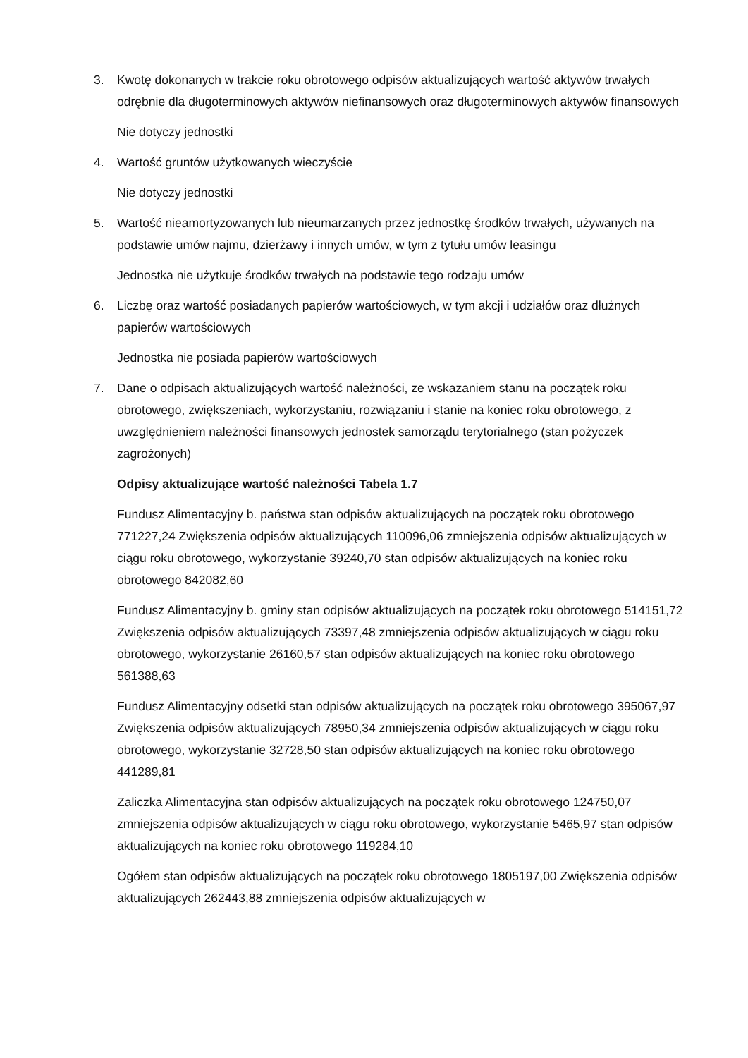3. Kwotę dokonanych w trakcie roku obrotowego odpisów aktualizujących wartość aktywów trwałych odrębnie dla długoterminowych aktywów niefinansowych oraz długoterminowych aktywów finansowych
Nie dotyczy jednostki
4. Wartość gruntów użytkowanych wieczyście
Nie dotyczy jednostki
5. Wartość nieamortyzowanych lub nieumarzanych przez jednostkę środków trwałych, używanych na podstawie umów najmu, dzierżawy i innych umów, w tym z tytułu umów leasingu
Jednostka nie użytkuje środków trwałych na podstawie tego rodzaju umów
6. Liczbę oraz wartość posiadanych papierów wartościowych, w tym akcji i udziałów oraz dłużnych papierów wartościowych
Jednostka nie posiada papierów wartościowych
7. Dane o odpisach aktualizujących wartość należności, ze wskazaniem stanu na początek roku obrotowego, zwiększeniach, wykorzystaniu, rozwiązaniu i stanie na koniec roku obrotowego, z uwzględnieniem należności finansowych jednostek samorządu terytorialnego (stan pożyczek zagrożonych)
Odpisy aktualizujące wartość należności Tabela 1.7
Fundusz Alimentacyjny b. państwa stan odpisów aktualizujących na początek roku obrotowego 771227,24 Zwiększenia odpisów aktualizujących 110096,06 zmniejszenia odpisów aktualizujących w ciągu roku obrotowego, wykorzystanie 39240,70 stan odpisów aktualizujących na koniec roku obrotowego 842082,60
Fundusz Alimentacyjny b. gminy stan odpisów aktualizujących na początek roku obrotowego 514151,72 Zwiększenia odpisów aktualizujących 73397,48 zmniejszenia odpisów aktualizujących w ciągu roku obrotowego, wykorzystanie 26160,57 stan odpisów aktualizujących na koniec roku obrotowego 561388,63
Fundusz Alimentacyjny odsetki stan odpisów aktualizujących na początek roku obrotowego 395067,97 Zwiększenia odpisów aktualizujących 78950,34 zmniejszenia odpisów aktualizujących w ciągu roku obrotowego, wykorzystanie 32728,50 stan odpisów aktualizujących na koniec roku obrotowego 441289,81
Zaliczka Alimentacyjna stan odpisów aktualizujących na początek roku obrotowego 124750,07 zmniejszenia odpisów aktualizujących w ciągu roku obrotowego, wykorzystanie 5465,97 stan odpisów aktualizujących na koniec roku obrotowego 119284,10
Ogółem stan odpisów aktualizujących na początek roku obrotowego 1805197,00 Zwiększenia odpisów aktualizujących 262443,88 zmniejszenia odpisów aktualizujących w